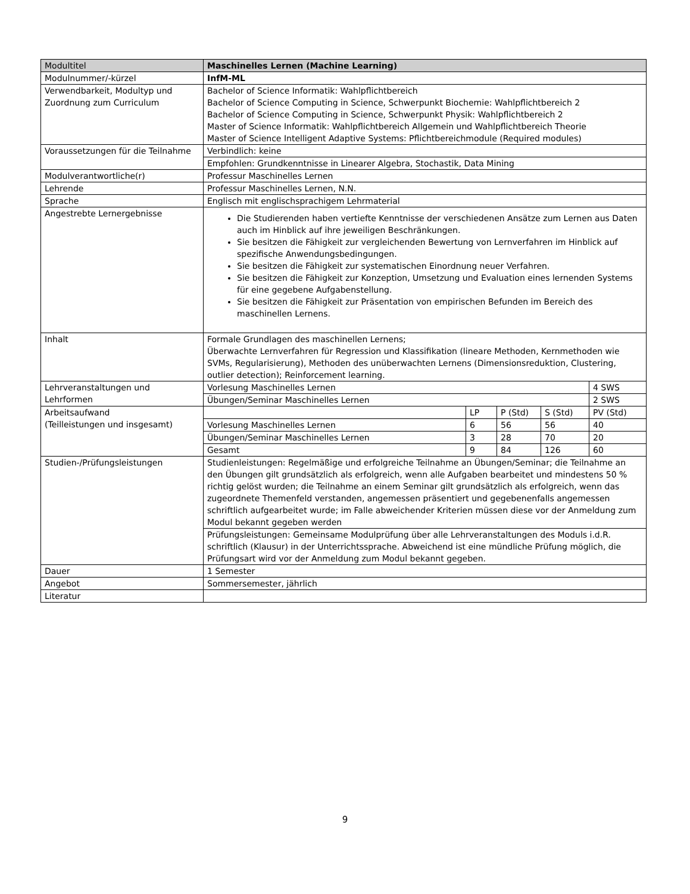| Modultitel | Maschinelles Lernen (Machine Learning) | | | | |
| Modulnummer/-kürzel | InfM-ML | | | | |
| Verwendbarkeit, Modultyp und Zuordnung zum Curriculum | Bachelor of Science Informatik: Wahlpflichtbereich Bachelor of Science Computing in Science, Schwerpunkt Biochemie: Wahlpflichtbereich 2 Bachelor of Science Computing in Science, Schwerpunkt Physik: Wahlpflichtbereich 2 Master of Science Informatik: Wahlpflichtbereich Allgemein und Wahlpflichtbereich Theorie Master of Science Intelligent Adaptive Systems: Pflichtbereichmodule (Required modules) | | | | |
| Voraussetzungen für die Teilnahme | Verbindlich: keine | | | | |
| | Empfohlen: Grundkenntnisse in Linearer Algebra, Stochastik, Data Mining | | | | |
| Modulverantwortliche(r) | Professur Maschinelles Lernen | | | | |
| Lehrende | Professur Maschinelles Lernen, N.N. | | | | |
| Sprache | Englisch mit englischsprachigem Lehrmaterial | | | | |
| Angestrebte Lernergebnisse | Die Studierenden haben vertiefte Kenntnisse der verschiedenen Ansätze zum Lernen aus Daten auch im Hinblick auf ihre jeweiligen Beschränkungen. Sie besitzen die Fähigkeit zur vergleichenden Bewertung von Lernverfahren im Hinblick auf spezifische Anwendungsbedingungen. Sie besitzen die Fähigkeit zur systematischen Einordnung neuer Verfahren. Sie besitzen die Fähigkeit zur Konzeption, Umsetzung und Evaluation eines lernenden Systems für eine gegebene Aufgabenstellung. Sie besitzen die Fähigkeit zur Präsentation von empirischen Befunden im Bereich des maschinellen Lernens. | | | | |
| Inhalt | Formale Grundlagen des maschinellen Lernens; Überwachte Lernverfahren für Regression und Klassifikation (lineare Methoden, Kernmethoden wie SVMs, Regularisierung), Methoden des unüberwachten Lernens (Dimensionsreduktion, Clustering, outlier detection); Reinforcement learning. | | | | |
| Lehrveranstaltungen und Lehrformen | Vorlesung Maschinelles Lernen | | | | 4 SWS |
| | Übungen/Seminar Maschinelles Lernen | | | | 2 SWS |
| Arbeitsaufwand (Teilleistungen und insgesamt) | | LP | P (Std) | S (Std) | PV (Std) |
| | Vorlesung Maschinelles Lernen | 6 | 56 | 56 | 40 |
| | Übungen/Seminar Maschinelles Lernen | 3 | 28 | 70 | 20 |
| | Gesamt | 9 | 84 | 126 | 60 |
| Studien-/Prüfungsleistungen | Studienleistungen: Regelmäßige und erfolgreiche Teilnahme an Übungen/Seminar; die Teilnahme an den Übungen gilt grundsätzlich als erfolgreich, wenn alle Aufgaben bearbeitet und mindestens 50 % richtig gelöst wurden; die Teilnahme an einem Seminar gilt grundsätzlich als erfolgreich, wenn das zugeordnete Themenfeld verstanden, angemessen präsentiert und gegebenenfalls angemessen schriftlich aufgearbeitet wurde; im Falle abweichender Kriterien müssen diese vor der Anmeldung zum Modul bekannt gegeben werden | | | | |
| | Prüfungsleistungen: Gemeinsame Modulprüfung über alle Lehrveranstaltungen des Moduls i.d.R. schriftlich (Klausur) in der Unterrichtssprache. Abweichend ist eine mündliche Prüfung möglich, die Prüfungsart wird vor der Anmeldung zum Modul bekannt gegeben. | | | | |
| Dauer | 1 Semester | | | | |
| Angebot | Sommersemester, jährlich | | | | |
| Literatur | | | | | |
9